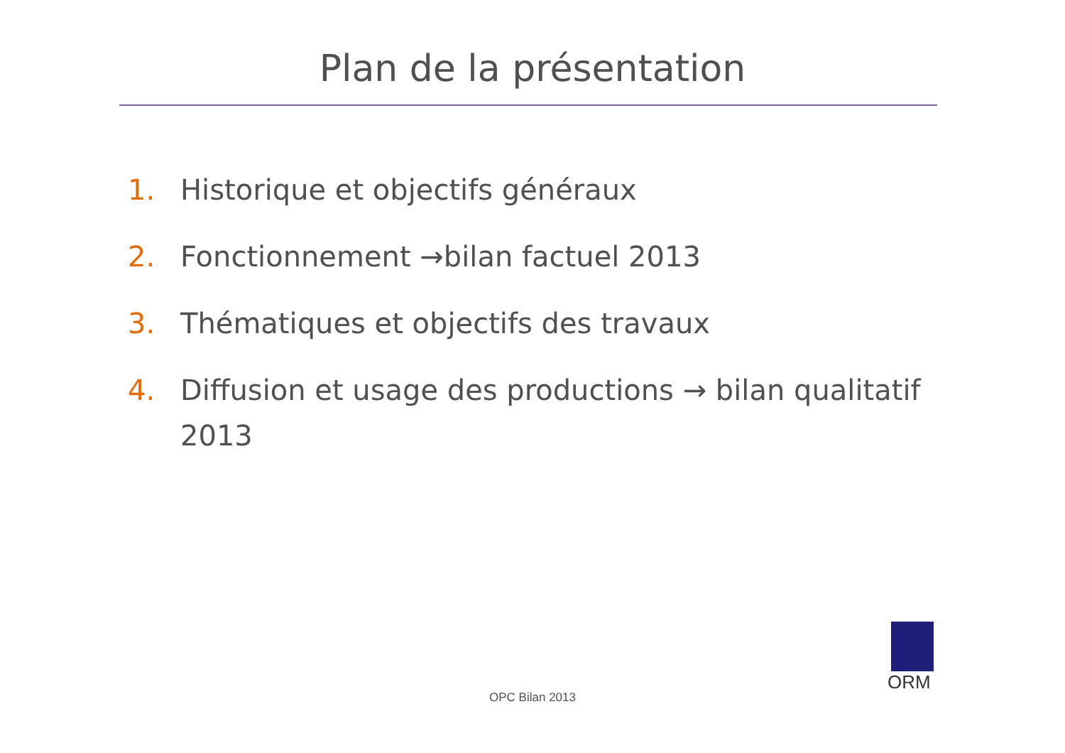Plan de la présentation
1. Historique et objectifs généraux
2. Fonctionnement →bilan factuel 2013
3. Thématiques et objectifs des travaux
4. Diffusion et usage des productions → bilan qualitatif 2013
OPC Bilan 2013
ORM